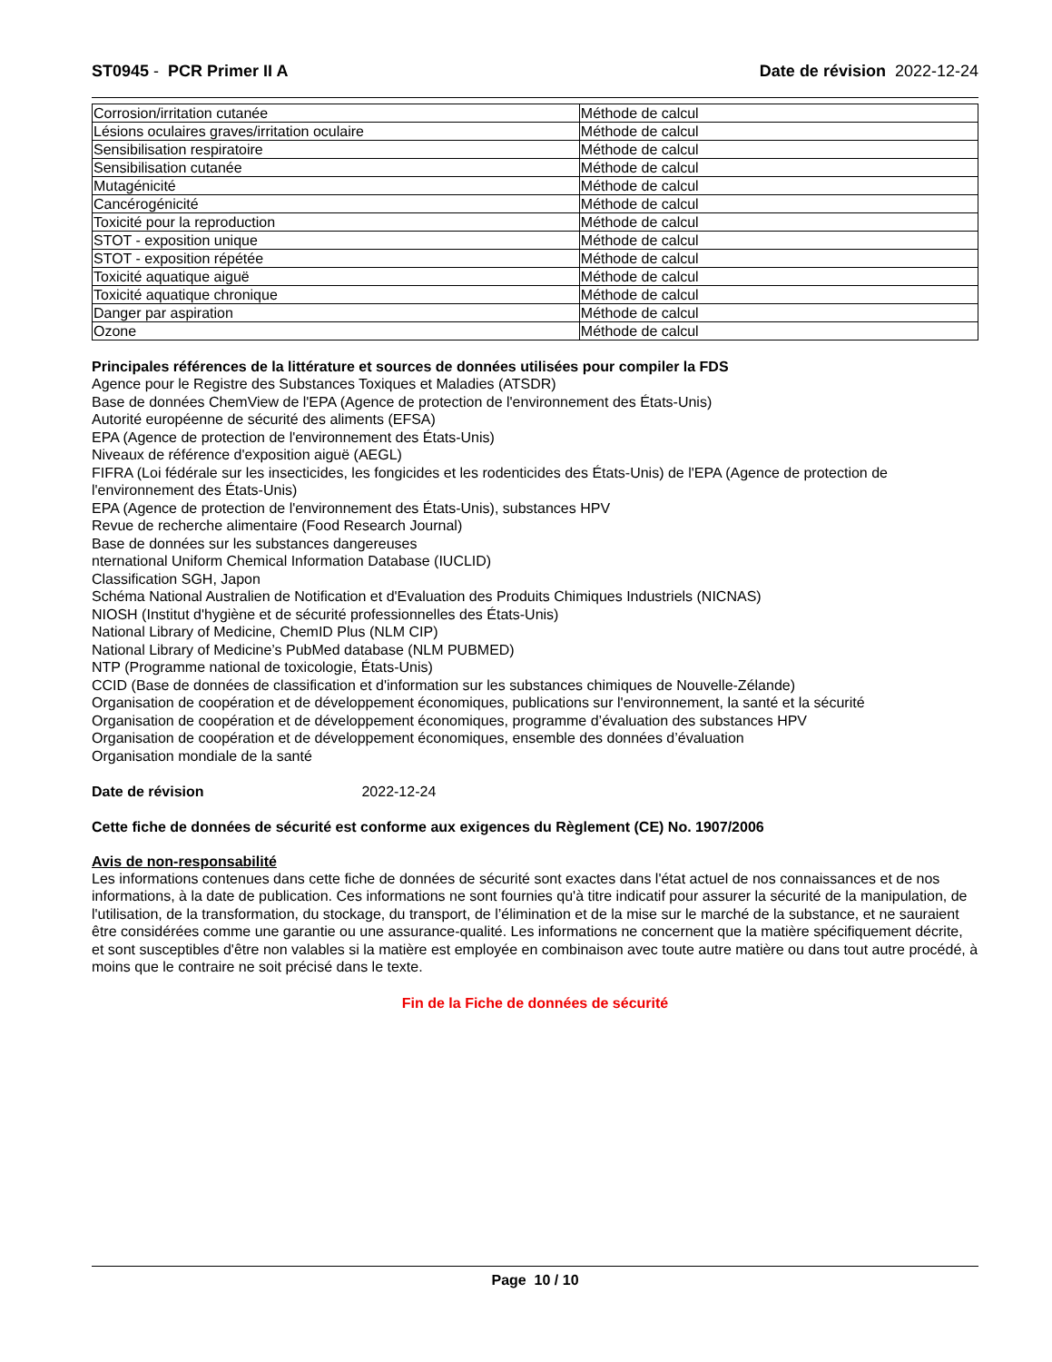ST0945 - PCR Primer II A Date de révision 2022-12-24
| Corrosion/irritation cutanée | Méthode de calcul |
| Lésions oculaires graves/irritation oculaire | Méthode de calcul |
| Sensibilisation respiratoire | Méthode de calcul |
| Sensibilisation cutanée | Méthode de calcul |
| Mutagénicité | Méthode de calcul |
| Cancérogénicité | Méthode de calcul |
| Toxicité pour la reproduction | Méthode de calcul |
| STOT - exposition unique | Méthode de calcul |
| STOT - exposition répétée | Méthode de calcul |
| Toxicité aquatique aiguë | Méthode de calcul |
| Toxicité aquatique chronique | Méthode de calcul |
| Danger par aspiration | Méthode de calcul |
| Ozone | Méthode de calcul |
Principales références de la littérature et sources de données utilisées pour compiler la FDS
Agence pour le Registre des Substances Toxiques et Maladies (ATSDR)
Base de données ChemView de l'EPA (Agence de protection de l'environnement des États-Unis)
Autorité européenne de sécurité des aliments (EFSA)
EPA (Agence de protection de l'environnement des États-Unis)
Niveaux de référence d'exposition aiguë (AEGL)
FIFRA (Loi fédérale sur les insecticides, les fongicides et les rodenticides des États-Unis) de l'EPA (Agence de protection de l'environnement des États-Unis)
EPA (Agence de protection de l'environnement des États-Unis), substances HPV
Revue de recherche alimentaire (Food Research Journal)
Base de données sur les substances dangereuses
nternational Uniform Chemical Information Database (IUCLID)
Classification SGH, Japon
Schéma National Australien de Notification et d'Evaluation des Produits Chimiques Industriels (NICNAS)
NIOSH (Institut d'hygiène et de sécurité professionnelles des États-Unis)
National Library of Medicine, ChemID Plus (NLM CIP)
National Library of Medicine’s PubMed database (NLM PUBMED)
NTP (Programme national de toxicologie, États-Unis)
CCID (Base de données de classification et d'information sur les substances chimiques de Nouvelle-Zélande)
Organisation de coopération et de développement économiques, publications sur l'environnement, la santé et la sécurité
Organisation de coopération et de développement économiques, programme d’évaluation des substances HPV
Organisation de coopération et de développement économiques, ensemble des données d’évaluation
Organisation mondiale de la santé
Date de révision 2022-12-24
Cette fiche de données de sécurité est conforme aux exigences du Règlement (CE) No. 1907/2006
Avis de non-responsabilité
Les informations contenues dans cette fiche de données de sécurité sont exactes dans l'état actuel de nos connaissances et de nos informations, à la date de publication. Ces informations ne sont fournies qu'à titre indicatif pour assurer la sécurité de la manipulation, de l'utilisation, de la transformation, du stockage, du transport, de l’élimination et de la mise sur le marché de la substance, et ne sauraient être considérées comme une garantie ou une assurance-qualité. Les informations ne concernent que la matière spécifiquement décrite, et sont susceptibles d'être non valables si la matière est employée en combinaison avec toute autre matière ou dans tout autre procédé, à moins que le contraire ne soit précisé dans le texte.
Fin de la Fiche de données de sécurité
Page 10 / 10